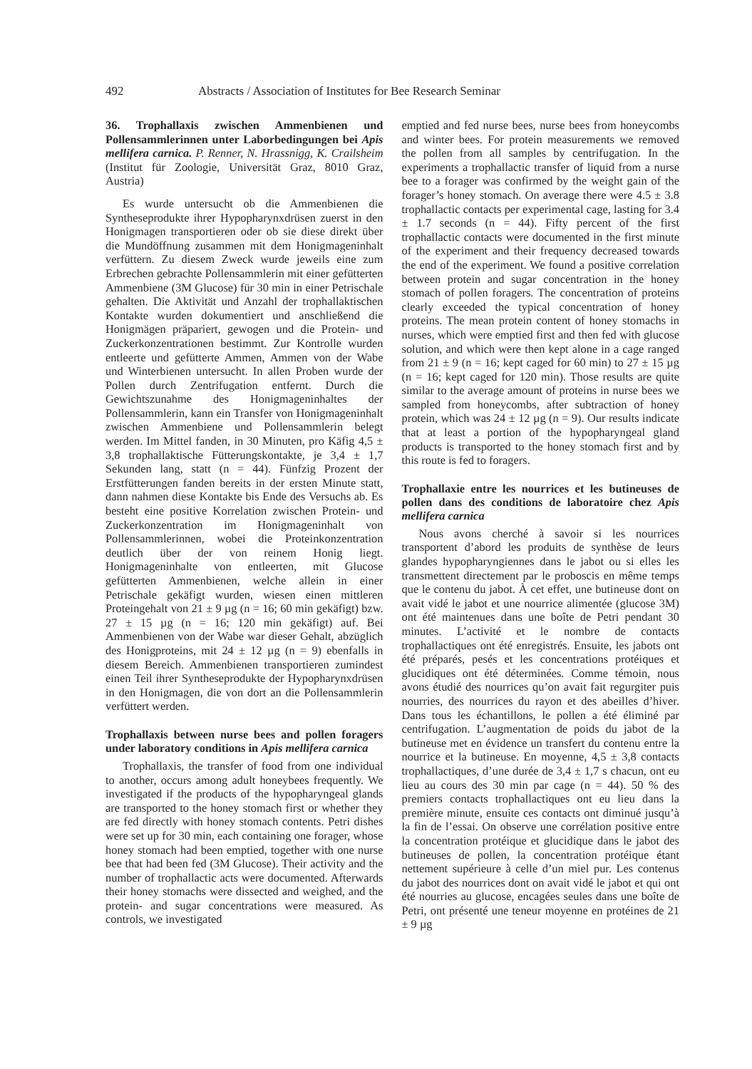492 Abstracts / Association of Institutes for Bee Research Seminar
36. Trophallaxis zwischen Ammenbienen und Pollensammlerinnen unter Laborbedingungen bei Apis mellifera carnica. P. Renner, N. Hrassnigg, K. Crailsheim (Institut für Zoologie, Universität Graz, 8010 Graz, Austria)
Es wurde untersucht ob die Ammenbienen die Syntheseprodukte ihrer Hypopharynxdrüsen zuerst in den Honigmagen transportieren oder ob sie diese direkt über die Mundöffnung zusammen mit dem Honigmageninhalt verfüttern. Zu diesem Zweck wurde jeweils eine zum Erbrechen gebrachte Pollensammlerin mit einer gefütterten Ammenbiene (3M Glucose) für 30 min in einer Petrischale gehalten. Die Aktivität und Anzahl der trophallaktischen Kontakte wurden dokumentiert und anschließend die Honigmägen präpariert, gewogen und die Protein- und Zuckerkonzentrationen bestimmt. Zur Kontrolle wurden entleerte und gefütterte Ammen, Ammen von der Wabe und Winterbienen untersucht. In allen Proben wurde der Pollen durch Zentrifugation entfernt. Durch die Gewichtszunahme des Honigmageninhaltes der Pollensammlerin, kann ein Transfer von Honigmageninhalt zwischen Ammenbiene und Pollensammlerin belegt werden. Im Mittel fanden, in 30 Minuten, pro Käfig 4,5 ± 3,8 trophallaktische Fütterungskontakte, je 3,4 ± 1,7 Sekunden lang, statt (n = 44). Fünfzig Prozent der Erstfütterungen fanden bereits in der ersten Minute statt, dann nahmen diese Kontakte bis Ende des Versuchs ab. Es besteht eine positive Korrelation zwischen Protein- und Zuckerkonzentration im Honigmageninhalt von Pollensammlerinnen, wobei die Proteinkonzentration deutlich über der von reinem Honig liegt. Honigmageninhalte von entleerten, mit Glucose gefütterten Ammenbienen, welche allein in einer Petrischale gekäfigt wurden, wiesen einen mittleren Proteingehalt von 21 ± 9 µg (n = 16; 60 min gekäfigt) bzw. 27 ± 15 µg (n = 16; 120 min gekäfigt) auf. Bei Ammenbienen von der Wabe war dieser Gehalt, abzüglich des Honigproteins, mit 24 ± 12 µg (n = 9) ebenfalls in diesem Bereich. Ammenbienen transportieren zumindest einen Teil ihrer Syntheseprodukte der Hypopharynxdrüsen in den Honigmagen, die von dort an die Pollensammlerin verfüttert werden.
Trophallaxis between nurse bees and pollen foragers under laboratory conditions in Apis mellifera carnica
Trophallaxis, the transfer of food from one individual to another, occurs among adult honeybees frequently. We investigated if the products of the hypopharyngeal glands are transported to the honey stomach first or whether they are fed directly with honey stomach contents. Petri dishes were set up for 30 min, each containing one forager, whose honey stomach had been emptied, together with one nurse bee that had been fed (3M Glucose). Their activity and the number of trophallactic acts were documented. Afterwards their honey stomachs were dissected and weighed, and the protein- and sugar concentrations were measured. As controls, we investigated
emptied and fed nurse bees, nurse bees from honeycombs and winter bees. For protein measurements we removed the pollen from all samples by centrifugation. In the experiments a trophallactic transfer of liquid from a nurse bee to a forager was confirmed by the weight gain of the forager’s honey stomach. On average there were 4.5 ± 3.8 trophallactic contacts per experimental cage, lasting for 3.4 ± 1.7 seconds (n = 44). Fifty percent of the first trophallactic contacts were documented in the first minute of the experiment and their frequency decreased towards the end of the experiment. We found a positive correlation between protein and sugar concentration in the honey stomach of pollen foragers. The concentration of proteins clearly exceeded the typical concentration of honey proteins. The mean protein content of honey stomachs in nurses, which were emptied first and then fed with glucose solution, and which were then kept alone in a cage ranged from 21 ± 9 (n = 16; kept caged for 60 min) to 27 ± 15 µg (n = 16; kept caged for 120 min). Those results are quite similar to the average amount of proteins in nurse bees we sampled from honeycombs, after subtraction of honey protein, which was 24 ± 12 µg (n = 9). Our results indicate that at least a portion of the hypopharyngeal gland products is transported to the honey stomach first and by this route is fed to foragers.
Trophallaxie entre les nourrices et les butineuses de pollen dans des conditions de laboratoire chez Apis mellifera carnica
Nous avons cherché à savoir si les nourrices transportent d’abord les produits de synthèse de leurs glandes hypopharyngiennes dans le jabot ou si elles les transmettent directement par le proboscis en même temps que le contenu du jabot. À cet effet, une butineuse dont on avait vidé le jabot et une nourrice alimentée (glucose 3M) ont été maintenues dans une boîte de Petri pendant 30 minutes. L’activité et le nombre de contacts trophallactiques ont été enregistrés. Ensuite, les jabots ont été préparés, pesés et les concentrations protéiques et glucidiques ont été déterminées. Comme témoin, nous avons étudié des nourrices qu’on avait fait regurgiter puis nourries, des nourrices du rayon et des abeilles d’hiver. Dans tous les échantillons, le pollen a été éliminé par centrifugation. L’augmentation de poids du jabot de la butineuse met en évidence un transfert du contenu entre la nourrice et la butineuse. En moyenne, 4,5 ± 3,8 contacts trophallactiques, d’une durée de 3,4 ± 1,7 s chacun, ont eu lieu au cours des 30 min par cage (n = 44). 50 % des premiers contacts trophallactiques ont eu lieu dans la première minute, ensuite ces contacts ont diminué jusqu’à la fin de l’essai. On observe une corrélation positive entre la concentration protéique et glucidique dans le jabot des butineuses de pollen, la concentration protéique étant nettement supérieure à celle d’un miel pur. Les contenus du jabot des nourrices dont on avait vidé le jabot et qui ont été nourries au glucose, encagées seules dans une boîte de Petri, ont présenté une teneur moyenne en protéines de 21 ± 9 µg